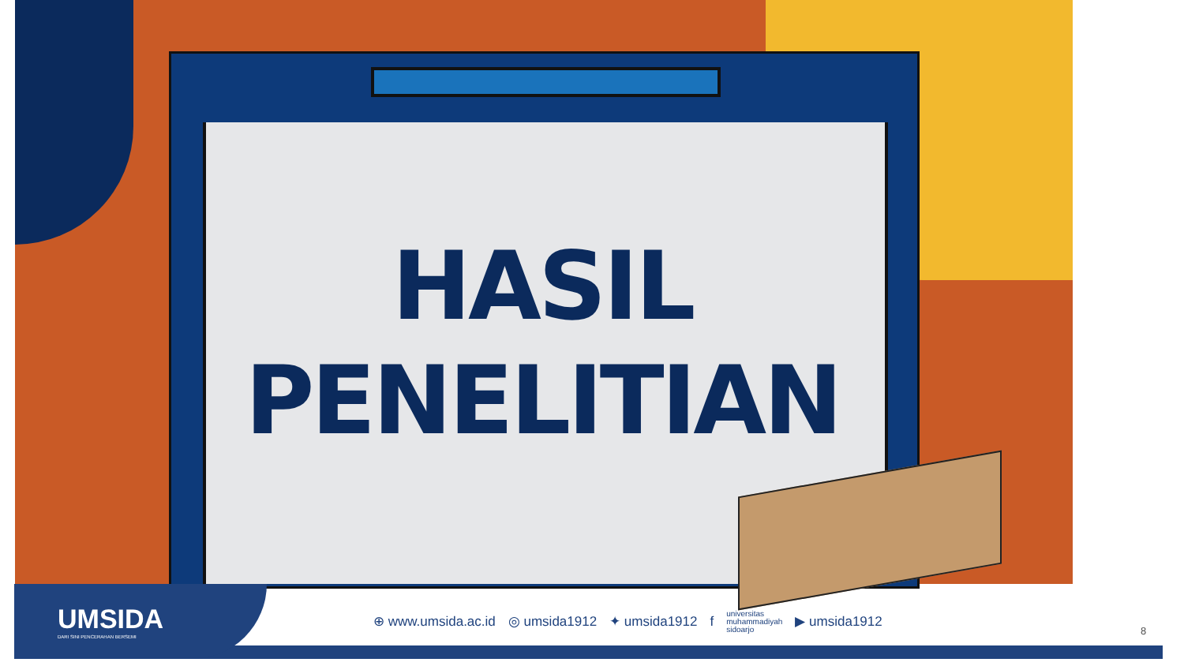HASIL
PENELITIAN
UMSIDA
DARI SINI PENCERAHAN BERSEMI
⊕ www.umsida.ac.id ◎ umsida1912 ✦ umsida1912 f universitas
muhammadiyah
sidoarjo ▶ umsida1912
8